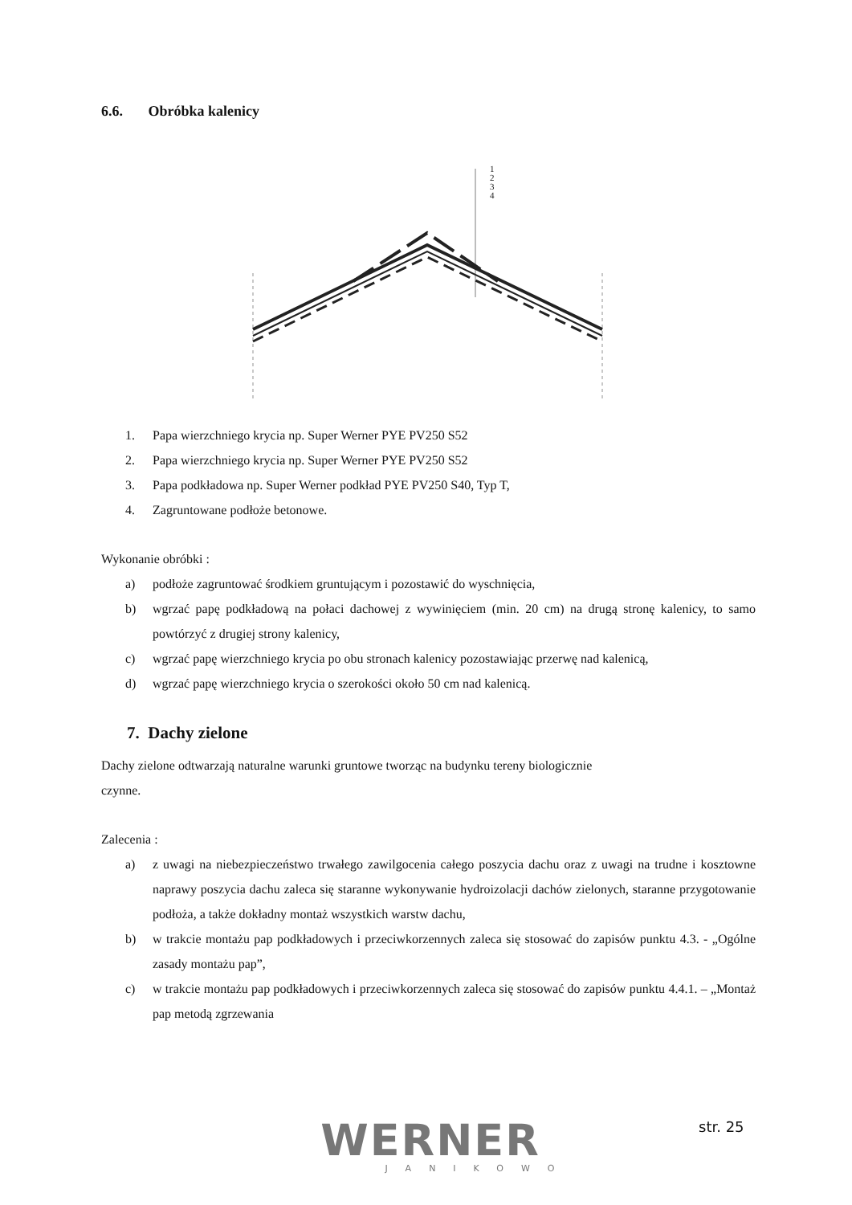6.6. Obróbka kalenicy
1
2
3
4
1. Papa wierzchniego krycia np. Super Werner PYE PV250 S52
2. Papa wierzchniego krycia np. Super Werner PYE PV250 S52
3. Papa podkładowa np. Super Werner podkład PYE PV250 S40, Typ T,
4. Zagruntowane podłoże betonowe.
Wykonanie obróbki :
a) podłoże zagruntować środkiem gruntującym i pozostawić do wyschnięcia,
b) wgrzać papę podkładową na połaci dachowej z wywinięciem (min. 20 cm) na drugą stronę kalenicy, to samo powtórzyć z drugiej strony kalenicy,
c) wgrzać papę wierzchniego krycia po obu stronach kalenicy pozostawiając przerwę nad kalenicą,
d) wgrzać papę wierzchniego krycia o szerokości około 50 cm nad kalenicą.
7. Dachy zielone
Dachy zielone odtwarzają naturalne warunki gruntowe tworząc na budynku tereny biologicznie
czynne.
Zalecenia :
a) z uwagi na niebezpieczeństwo trwałego zawilgocenia całego poszycia dachu oraz z uwagi na trudne i kosztowne naprawy poszycia dachu zaleca się staranne wykonywanie hydroizolacji dachów zielonych, staranne przygotowanie podłoża, a także dokładny montaż wszystkich warstw dachu,
b) w trakcie montażu pap podkładowych i przeciwkorzennych zaleca się stosować do zapisów punktu 4.3. - „Ogólne zasady montażu pap”,
c) w trakcie montażu pap podkładowych i przeciwkorzennych zaleca się stosować do zapisów punktu 4.4.1. – „Montaż pap metodą zgrzewania
WERNER
JANIKOWO
str. 25